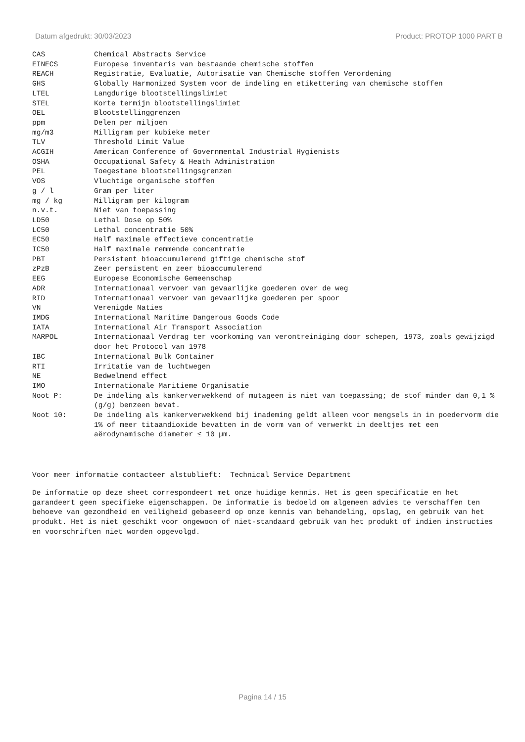Datum afgedrukt: 30/03/2023 Product: PROTOP 1000 PART B
| CAS | Chemical Abstracts Service |
| EINECS | Europese inventaris van bestaande chemische stoffen |
| REACH | Registratie, Evaluatie, Autorisatie van Chemische stoffen Verordening |
| GHS | Globally Harmonized System voor de indeling en etikettering van chemische stoffen |
| LTEL | Langdurige blootstellingslimiet |
| STEL | Korte termijn blootstellingslimiet |
| OEL | Blootstellinggrenzen |
| ppm | Delen per miljoen |
| mg/m3 | Milligram per kubieke meter |
| TLV | Threshold Limit Value |
| ACGIH | American Conference of Governmental Industrial Hygienists |
| OSHA | Occupational Safety & Heath Administration |
| PEL | Toegestane blootstellingsgrenzen |
| VOS | Vluchtige organische stoffen |
| g / l | Gram per liter |
| mg / kg | Milligram per kilogram |
| n.v.t. | Niet van toepassing |
| LD50 | Lethal Dose op 50% |
| LC50 | Lethal concentratie 50% |
| EC50 | Half maximale effectieve concentratie |
| IC50 | Half maximale remmende concentratie |
| PBT | Persistent bioaccumulerend giftige chemische stof |
| zPzB | Zeer persistent en zeer bioaccumulerend |
| EEG | Europese Economische Gemeenschap |
| ADR | Internationaal vervoer van gevaarlijke goederen over de weg |
| RID | Internationaal vervoer van gevaarlijke goederen per spoor |
| VN | Verenigde Naties |
| IMDG | International Maritime Dangerous Goods Code |
| IATA | International Air Transport Association |
| MARPOL | Internationaal Verdrag ter voorkoming van verontreiniging door schepen, 1973, zoals gewijzigd door het Protocol van 1978 |
| IBC | International Bulk Container |
| RTI | Irritatie van de luchtwegen |
| NE | Bedwelmend effect |
| IMO | Internationale Maritieme Organisatie |
| Noot P: | De indeling als kankerverwekkend of mutageen is niet van toepassing; de stof minder dan 0,1 % (g/g) benzeen bevat. |
| Noot 10: | De indeling als kankerverwekkend bij inademing geldt alleen voor mengsels in in poedervorm die 1% of meer titaandioxide bevatten in de vorm van of verwerkt in deeltjes met een aërodynamische diameter ≤ 10 µm. |
Voor meer informatie contacteer alstublieft: Technical Service Department
De informatie op deze sheet correspondeert met onze huidige kennis. Het is geen specificatie en het garandeert geen specifieke eigenschappen. De informatie is bedoeld om algemeen advies te verschaffen ten behoeve van gezondheid en veiligheid gebaseerd op onze kennis van behandeling, opslag, en gebruik van het produkt. Het is niet geschikt voor ongewoon of niet-standaard gebruik van het produkt of indien instructies en voorschriften niet worden opgevolgd.
Pagina 14 / 15